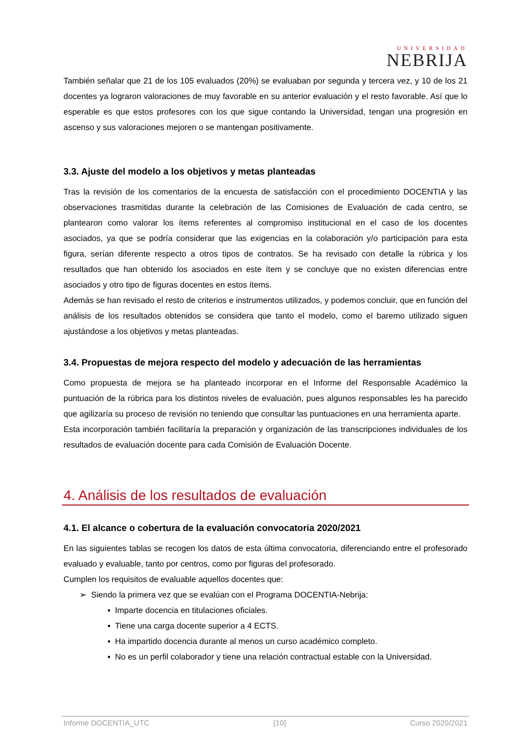UNIVERSIDAD
NEBRIJA
También señalar que 21 de los 105 evaluados (20%) se evaluaban por segunda y tercera vez, y 10 de los 21 docentes ya lograron valoraciones de muy favorable en su anterior evaluación y el resto favorable. Así que lo esperable es que estos profesores con los que sigue contando la Universidad, tengan una progresión en ascenso y sus valoraciones mejoren o se mantengan positivamente.
3.3. Ajuste del modelo a los objetivos y metas planteadas
Tras la revisión de los comentarios de la encuesta de satisfacción con el procedimiento DOCENTIA y las observaciones trasmitidas durante la celebración de las Comisiones de Evaluación de cada centro, se plantearon como valorar los ítems referentes al compromiso institucional en el caso de los docentes asociados, ya que se podría considerar que las exigencias en la colaboración y/o participación para esta figura, serían diferente respecto a otros tipos de contratos. Se ha revisado con detalle la rúbrica y los resultados que han obtenido los asociados en este ítem y se concluye que no existen diferencias entre asociados y otro tipo de figuras docentes en estos ítems.
Además se han revisado el resto de criterios e instrumentos utilizados, y podemos concluir, que en función del análisis de los resultados obtenidos se considera que tanto el modelo, como el baremo utilizado siguen ajustándose a los objetivos y metas planteadas.
3.4. Propuestas de mejora respecto del modelo y adecuación de las herramientas
Como propuesta de mejora se ha planteado incorporar en el Informe del Responsable Académico la puntuación de la rúbrica para los distintos niveles de evaluación, pues algunos responsables les ha parecido que agilizaría su proceso de revisión no teniendo que consultar las puntuaciones en una herramienta aparte.
Esta incorporación también facilitaría la preparación y organización de las transcripciones individuales de los resultados de evaluación docente para cada Comisión de Evaluación Docente.
4. Análisis de los resultados de evaluación
4.1. El alcance o cobertura de la evaluación convocatoria 2020/2021
En las siguientes tablas se recogen los datos de esta última convocatoria, diferenciando entre el profesorado evaluado y evaluable, tanto por centros, como por figuras del profesorado.
Cumplen los requisitos de evaluable aquellos docentes que:
➢ Siendo la primera vez que se evalúan con el Programa DOCENTIA-Nebrija:
▪ Imparte docencia en titulaciones oficiales.
▪ Tiene una carga docente superior a 4 ECTS.
▪ Ha impartido docencia durante al menos un curso académico completo.
▪ No es un perfil colaborador y tiene una relación contractual estable con la Universidad.
Informe DOCENTIA_UTC [10] Curso 2020/2021